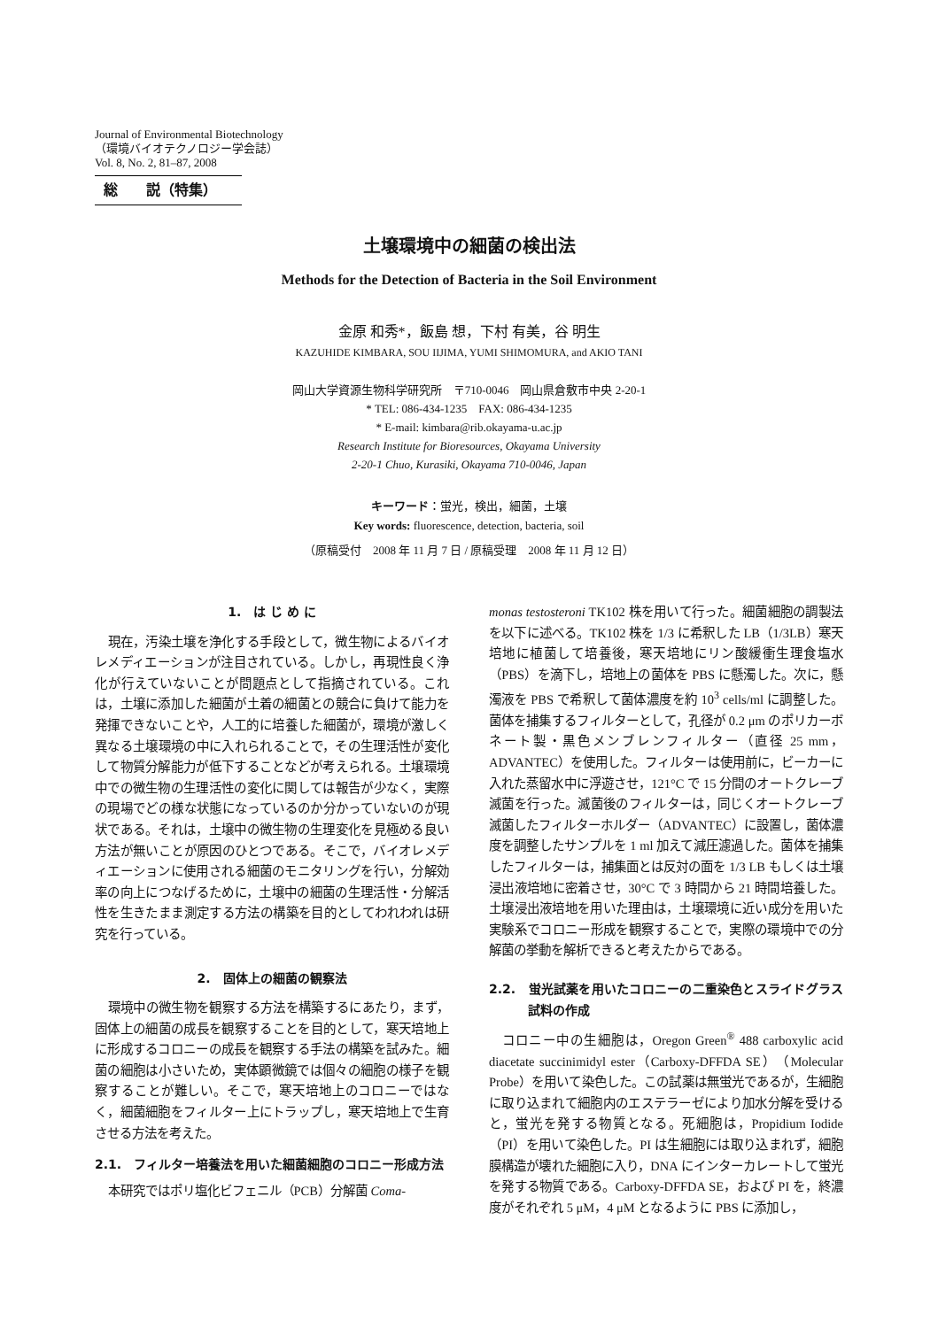Journal of Environmental Biotechnology
（環境バイオテクノロジー学会誌）
Vol. 8, No. 2, 81–87, 2008
総　　説（特集）
土壌環境中の細菌の検出法
Methods for the Detection of Bacteria in the Soil Environment
金原 和秀*，飯島 想，下村 有美，谷 明生
KAZUHIDE KIMBARA, SOU IIJIMA, YUMI SHIMOMURA, and AKIO TANI
岡山大学資源生物科学研究所　〒710-0046　岡山県倉敷市中央 2-20-1
* TEL: 086-434-1235　FAX: 086-434-1235
* E-mail: kimbara@rib.okayama-u.ac.jp
Research Institute for Bioresources, Okayama University
2-20-1 Chuo, Kurasiki, Okayama 710-0046, Japan
キーワード：蛍光，検出，細菌，土壌
Key words: fluorescence, detection, bacteria, soil
（原稿受付　2008 年 11 月 7 日 / 原稿受理　2008 年 11 月 12 日）
1.　は じ め に
現在，汚染土壌を浄化する手段として，微生物によるバイオレメディエーションが注目されている。しかし，再現性良く浄化が行えていないことが問題点として指摘されている。これは，土壌に添加した細菌が土着の細菌との競合に負けて能力を発揮できないことや，人工的に培養した細菌が，環境が激しく異なる土壌環境の中に入れられることで，その生理活性が変化して物質分解能力が低下することなどが考えられる。土壌環境中での微生物の生理活性の変化に関しては報告が少なく，実際の現場でどの様な状態になっているのか分かっていないのが現状である。それは，土壌中の微生物の生理変化を見極める良い方法が無いことが原因のひとつである。そこで，バイオレメディエーションに使用される細菌のモニタリングを行い，分解効率の向上につなげるために，土壌中の細菌の生理活性・分解活性を生きたまま測定する方法の構築を目的としてわれわれは研究を行っている。
2.　固体上の細菌の観察法
環境中の微生物を観察する方法を構築するにあたり，まず，固体上の細菌の成長を観察することを目的として，寒天培地上に形成するコロニーの成長を観察する手法の構築を試みた。細菌の細胞は小さいため，実体顕微鏡では個々の細胞の様子を観察することが難しい。そこで，寒天培地上のコロニーではなく，細菌細胞をフィルター上にトラップし，寒天培地上で生育させる方法を考えた。
2.1.　フィルター培養法を用いた細菌細胞のコロニー形成方法
本研究ではポリ塩化ビフェニル（PCB）分解菌 Coma-
monas testosteroni TK102 株を用いて行った。細菌細胞の調製法を以下に述べる。TK102 株を 1/3 に希釈した LB（1/3LB）寒天培地に植菌して培養後，寒天培地にリン酸緩衝生理食塩水（PBS）を滴下し，培地上の菌体を PBS に懸濁した。次に，懸濁液を PBS で希釈して菌体濃度を約 10<sup>3</sup> cells/ml に調整した。菌体を捕集するフィルターとして，孔径が 0.2 μm のポリカーボネート製・黒色メンブレンフィルター（直径 25 mm，ADVANTEC）を使用した。フィルターは使用前に，ビーカーに入れた蒸留水中に浮遊させ，121°C で 15 分間のオートクレーブ滅菌を行った。滅菌後のフィルターは，同じくオートクレーブ滅菌したフィルターホルダー（ADVANTEC）に設置し，菌体濃度を調整したサンプルを 1 ml 加えて減圧濾過した。菌体を捕集したフィルターは，捕集面とは反対の面を 1/3 LB もしくは土壌浸出液培地に密着させ，30°C で 3 時間から 21 時間培養した。土壌浸出液培地を用いた理由は，土壌環境に近い成分を用いた実験系でコロニー形成を観察することで，実際の環境中での分解菌の挙動を解析できると考えたからである。
2.2.　蛍光試薬を用いたコロニーの二重染色とスライドグラス試料の作成
コロニー中の生細胞は，Oregon Green<sup>®</sup> 488 carboxylic acid diacetate succinimidyl ester（Carboxy-DFFDA SE）（Molecular Probe）を用いて染色した。この試薬は無蛍光であるが，生細胞に取り込まれて細胞内のエステラーゼにより加水分解を受けると，蛍光を発する物質となる。死細胞は，Propidium Iodide（PI）を用いて染色した。PI は生細胞には取り込まれず，細胞膜構造が壊れた細胞に入り，DNA にインターカレートして蛍光を発する物質である。Carboxy-DFFDA SE，および PI を，終濃度がそれぞれ 5 μM，4 μM となるように PBS に添加し，